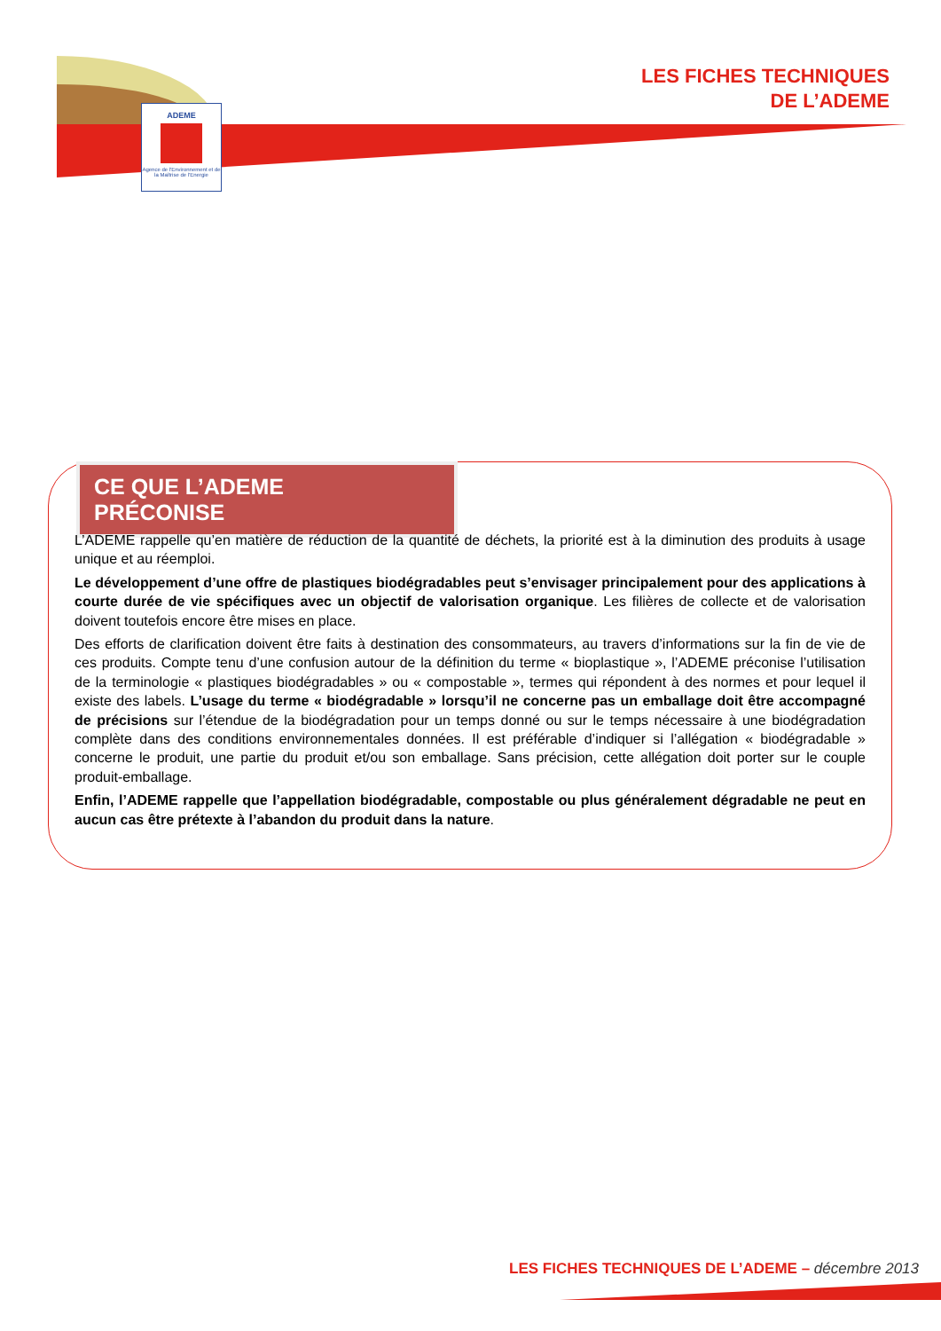ADEME
Agence de l'Environnement et de la Maîtrise de l'Energie
LES FICHES TECHNIQUES
DE L’ADEME
CE QUE L’ADEME PRÉCONISE
L’ADEME rappelle qu’en matière de réduction de la quantité de déchets, la priorité est à la diminution des produits à usage unique et au réemploi.
Le développement d’une offre de plastiques biodégradables peut s’envisager principalement pour des applications à courte durée de vie spécifiques avec un objectif de valorisation organique. Les filières de collecte et de valorisation doivent toutefois encore être mises en place.
Des efforts de clarification doivent être faits à destination des consommateurs, au travers d’informations sur la fin de vie de ces produits. Compte tenu d’une confusion autour de la définition du terme « bioplastique », l’ADEME préconise l’utilisation de la terminologie « plastiques biodégradables » ou « compostable », termes qui répondent à des normes et pour lequel il existe des labels. L’usage du terme « biodégradable » lorsqu’il ne concerne pas un emballage doit être accompagné de précisions sur l’étendue de la biodégradation pour un temps donné ou sur le temps nécessaire à une biodégradation complète dans des conditions environnementales données. Il est préférable d’indiquer si l’allégation « biodégradable » concerne le produit, une partie du produit et/ou son emballage. Sans précision, cette allégation doit porter sur le couple produit-emballage.
Enfin, l’ADEME rappelle que l’appellation biodégradable, compostable ou plus généralement dégradable ne peut en aucun cas être prétexte à l’abandon du produit dans la nature.
LES FICHES TECHNIQUES DE L’ADEME – décembre 2013